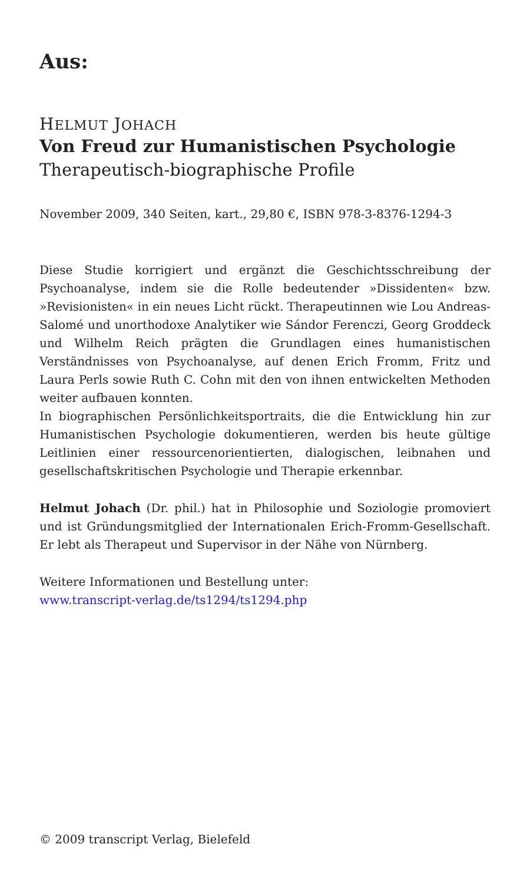Aus:
HELMUT JOHACH
Von Freud zur Humanistischen Psychologie
Therapeutisch-biographische Profile
November 2009, 340 Seiten, kart., 29,80 €, ISBN 978-3-8376-1294-3
Diese Studie korrigiert und ergänzt die Geschichtsschreibung der Psychoanalyse, indem sie die Rolle bedeutender »Dissidenten« bzw. »Revisionisten« in ein neues Licht rückt. Therapeutinnen wie Lou Andreas-Salomé und unorthodoxe Analytiker wie Sándor Ferenczi, Georg Groddeck und Wilhelm Reich prägten die Grundlagen eines humanistischen Verständnisses von Psychoanalyse, auf denen Erich Fromm, Fritz und Laura Perls sowie Ruth C. Cohn mit den von ihnen entwickelten Methoden weiter aufbauen konnten.
In biographischen Persönlichkeitsportraits, die die Entwicklung hin zur Humanistischen Psychologie dokumentieren, werden bis heute gültige Leitlinien einer ressourcenorientierten, dialogischen, leibnahen und gesellschaftskritischen Psychologie und Therapie erkennbar.
Helmut Johach (Dr. phil.) hat in Philosophie und Soziologie promoviert und ist Gründungsmitglied der Internationalen Erich-Fromm-Gesellschaft. Er lebt als Therapeut und Supervisor in der Nähe von Nürnberg.
Weitere Informationen und Bestellung unter:
www.transcript-verlag.de/ts1294/ts1294.php
© 2009 transcript Verlag, Bielefeld